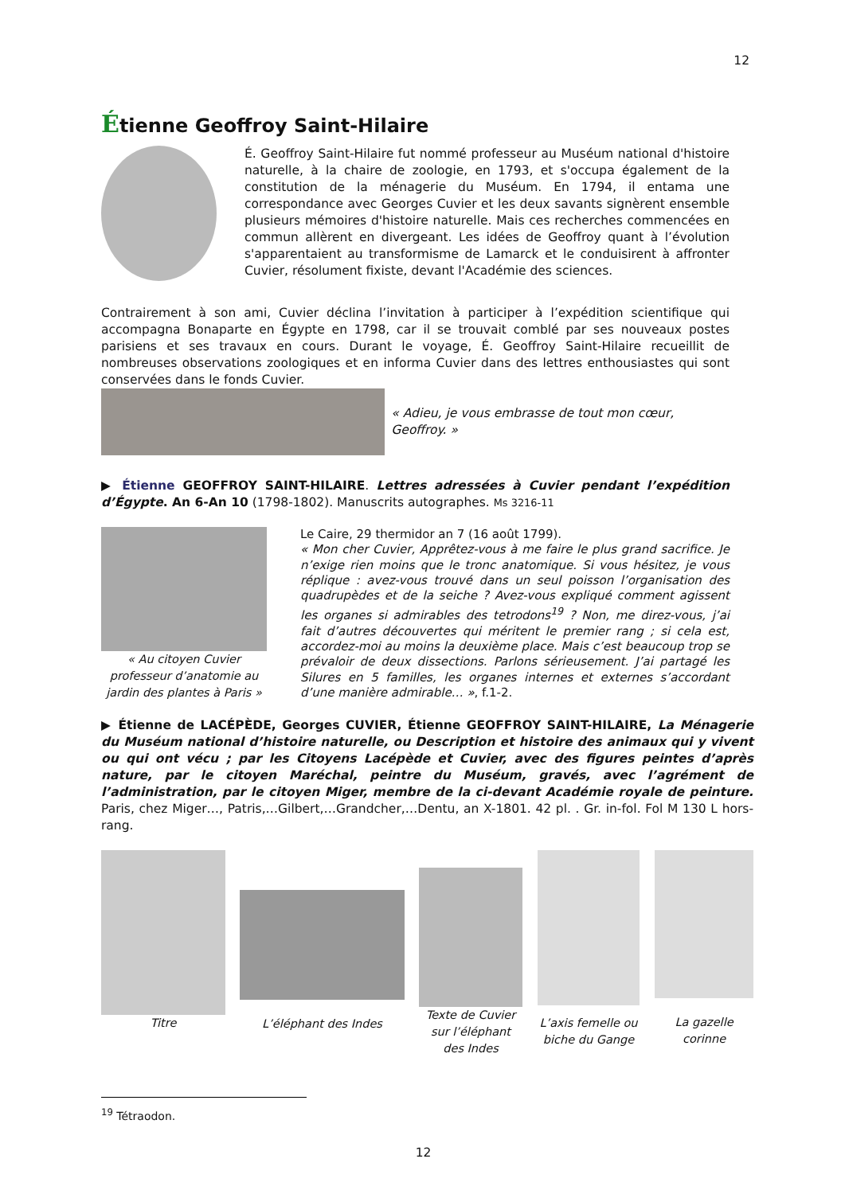12
Étienne Geoffroy Saint-Hilaire
É. Geoffroy Saint-Hilaire fut nommé professeur au Muséum national d'histoire naturelle, à la chaire de zoologie, en 1793, et s'occupa également de la constitution de la ménagerie du Muséum. En 1794, il entama une correspondance avec Georges Cuvier et les deux savants signèrent ensemble plusieurs mémoires d'histoire naturelle. Mais ces recherches commencées en commun allèrent en divergeant. Les idées de Geoffroy quant à l’évolution s'apparentaient au transformisme de Lamarck et le conduisirent à affronter Cuvier, résolument fixiste, devant l'Académie des sciences.
Contrairement à son ami, Cuvier déclina l’invitation à participer à l’expédition scientifique qui accompagna Bonaparte en Égypte en 1798, car il se trouvait comblé par ses nouveaux postes parisiens et ses travaux en cours. Durant le voyage, É. Geoffroy Saint-Hilaire recueillit de nombreuses observations zoologiques et en informa Cuvier dans des lettres enthousiastes qui sont conservées dans le fonds Cuvier.
« Adieu, je vous embrasse de tout mon cœur, Geoffroy. »
▶ Étienne GEOFFROY SAINT-HILAIRE. Lettres adressées à Cuvier pendant l’expédition d’Égypte. An 6-An 10 (1798-1802). Manuscrits autographes. Ms 3216-11
« Au citoyen Cuvier professeur d’anatomie au jardin des plantes à Paris »
Le Caire, 29 thermidor an 7 (16 août 1799).
« Mon cher Cuvier, Apprêtez-vous à me faire le plus grand sacrifice. Je n’exige rien moins que le tronc anatomique. Si vous hésitez, je vous réplique : avez-vous trouvé dans un seul poisson l’organisation des quadrupèdes et de la seiche ? Avez-vous expliqué comment agissent les organes si admirables des tetrodons<sup>19</sup> ? Non, me direz-vous, j’ai fait d’autres découvertes qui méritent le premier rang ; si cela est, accordez-moi au moins la deuxième place. Mais c’est beaucoup trop se prévaloir de deux dissections. Parlons sérieusement. J’ai partagé les Silures en 5 familles, les organes internes et externes s’accordant d’une manière admirable… », f.1-2.
▶ Étienne de LACÉPÈDE, Georges CUVIER, Étienne GEOFFROY SAINT-HILAIRE, La Ménagerie du Muséum national d’histoire naturelle, ou Description et histoire des animaux qui y vivent ou qui ont vécu ; par les Citoyens Lacépède et Cuvier, avec des figures peintes d’après nature, par le citoyen Maréchal, peintre du Muséum, gravés, avec l’agrément de l’administration, par le citoyen Miger, membre de la ci-devant Académie royale de peinture. Paris, chez Miger…, Patris,…Gilbert,…Grandcher,…Dentu, an X-1801. 42 pl. . Gr. in-fol. Fol M 130 L hors-rang.
Titre
L’éléphant des Indes
Texte de Cuvier sur l’éléphant des Indes
L’axis femelle ou biche du Gange
La gazelle corinne
<sup>19</sup> Tétraodon.
12